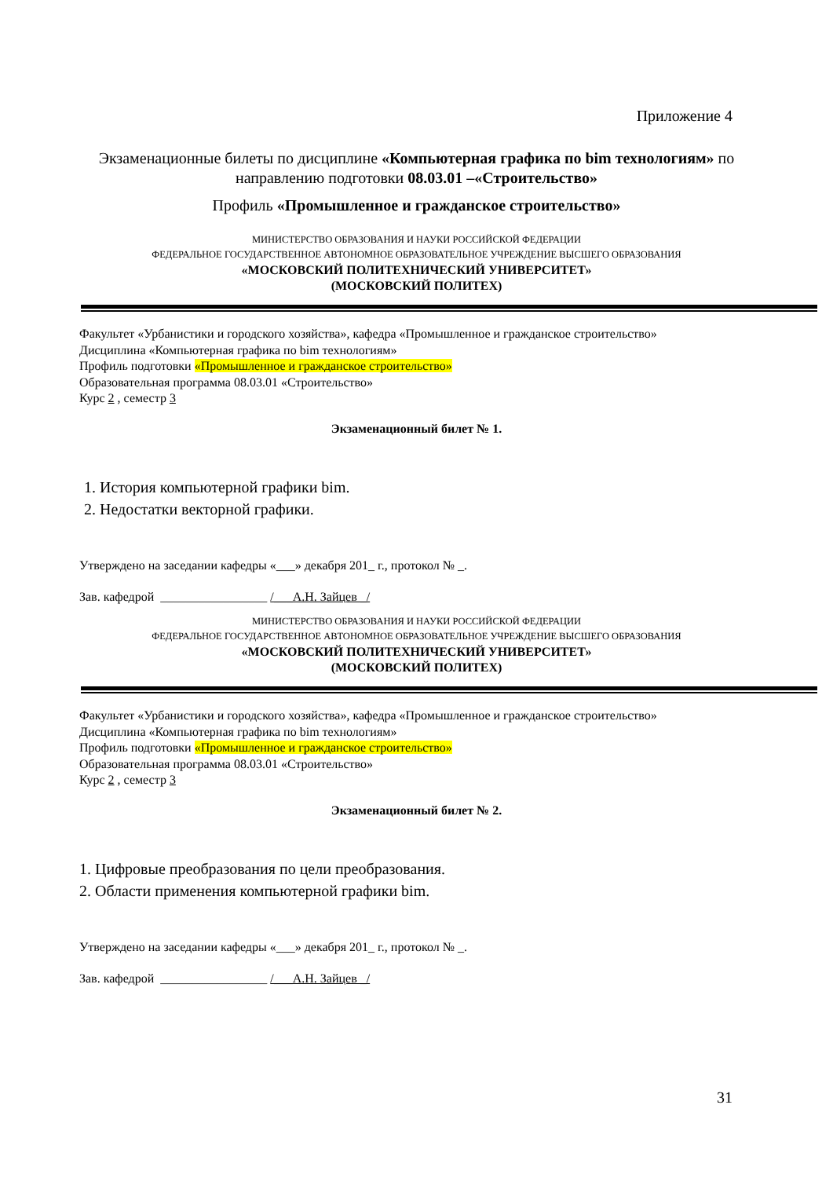Приложение 4
Экзаменационные билеты по дисциплине «Компьютерная графика по bim технологиям» по направлению подготовки 08.03.01 –«Строительство»
Профиль «Промышленное и гражданское строительство»
МИНИСТЕРСТВО ОБРАЗОВАНИЯ И НАУКИ РОССИЙСКОЙ ФЕДЕРАЦИИ
ФЕДЕРАЛЬНОЕ ГОСУДАРСТВЕННОЕ АВТОНОМНОЕ ОБРАЗОВАТЕЛЬНОЕ УЧРЕЖДЕНИЕ ВЫСШЕГО ОБРАЗОВАНИЯ
«МОСКОВСКИЙ ПОЛИТЕХНИЧЕСКИЙ УНИВЕРСИТЕТ»
(МОСКОВСКИЙ ПОЛИТЕХ)
Факультет «Урбанистики и городского хозяйства», кафедра «Промышленное и гражданское строительство»
Дисциплина «Компьютерная графика по bim технологиям»
Профиль подготовки «Промышленное и гражданское строительство»
Образовательная программа 08.03.01 «Строительство»
Курс 2 , семестр 3
Экзаменационный билет № 1.
1. История компьютерной графики bim.
2. Недостатки векторной графики.
Утверждено на заседании кафедры «___» декабря 201_ г., протокол № _.
Зав. кафедрой _________________ /___А.Н. Зайцев _/
МИНИСТЕРСТВО ОБРАЗОВАНИЯ И НАУКИ РОССИЙСКОЙ ФЕДЕРАЦИИ
ФЕДЕРАЛЬНОЕ ГОСУДАРСТВЕННОЕ АВТОНОМНОЕ ОБРАЗОВАТЕЛЬНОЕ УЧРЕЖДЕНИЕ ВЫСШЕГО ОБРАЗОВАНИЯ
«МОСКОВСКИЙ ПОЛИТЕХНИЧЕСКИЙ УНИВЕРСИТЕТ»
(МОСКОВСКИЙ ПОЛИТЕХ)
Факультет «Урбанистики и городского хозяйства», кафедра «Промышленное и гражданское строительство»
Дисциплина «Компьютерная графика по bim технологиям»
Профиль подготовки «Промышленное и гражданское строительство»
Образовательная программа 08.03.01 «Строительство»
Курс 2 , семестр 3
Экзаменационный билет № 2.
1. Цифровые преобразования по цели преобразования.
2. Области применения компьютерной графики bim.
Утверждено на заседании кафедры «___» декабря 201_ г., протокол № _.
Зав. кафедрой _________________ /___А.Н. Зайцев _/
31